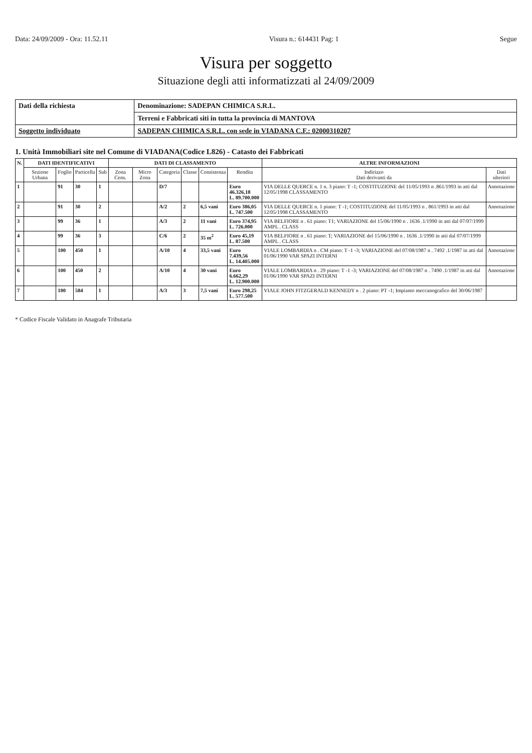Data: 24/09/2009 - Ora: 11.52.11 Visura n.: 614431 Pag: 1 Segue
Visura per soggetto
Situazione degli atti informatizzati al 24/09/2009
| Dati della richiesta | Denominazione: SADEPAN CHIMICA S.R.L. |
| | Terreni e Fabbricati siti in tutta la provincia di MANTOVA |
| Soggetto individuato | SADEPAN CHIMICA S.R.L. con sede in VIADANA C.F.: 02000310207 |
1. Unità Immobiliari site nel Comune di VIADANA(Codice L826) - Catasto dei Fabbricati
| N. | DATI IDENTIFICATIVI | | | | DATI DI CLASSAMENTO | | | | | | ALTRE INFORMAZIONI | |
| --- | --- | --- | --- | --- | --- | --- | --- | --- | --- | --- | --- | --- |
| | Sezione Urbana | Foglio | Particella | Sub | Zona Cens. | Micro Zona | Categoria | Classe | Consistenza | Rendita | Indirizzo Dati derivanti da | Dati ulteriori |
| 1 | | 91 | 30 | 1 | | | D/7 | | | Euro 46.326,18 L. 89.700.000 | VIA DELLE QUERCE n. 1 n. 3 piano: T -1; COSTITUZIONE del 11/05/1993 n .861/1993 in atti dal 12/05/1998 CLASSAMENTO | Annotazione |
| 2 | | 91 | 30 | 2 | | | A/2 | 2 | 6,5 vani | Euro 386,05 L. 747.500 | VIA DELLE QUERCE n. 1 piano: T -1; COSTITUZIONE del 11/05/1993 n . 861/1993 in atti dal 12/05/1998 CLASSAMENTO | Annotazione |
| 3 | | 99 | 36 | 1 | | | A/3 | 2 | 11 vani | Euro 374,95 L. 726.000 | VIA BELFIORE n . 61 piano: T1; VARIAZIONE del 15/06/1990 n . 1636 .1/1990 in atti dal 07/07/1999 AMPL . CLASS | |
| 4 | | 99 | 36 | 3 | | | C/6 | 2 | 35 m<sup>2</sup> | Euro 45,19 L. 87.500 | VIA BELFIORE n . 61 piano: T; VARIAZIONE del 15/06/1990 n . 1636 .1/1990 in atti dal 07/07/1999 AMPL . CLASS | |
| 5 | | 100 | 450 | 1 | | | A/10 | 4 | 33,5 vani | Euro 7.439,56 L. 14.405.000 | VIALE LOMBARDIA n . CM piano: T -1 -3; VARIAZIONE del 07/08/1987 n . 7492 .1/1987 in atti dal 01/06/1990 VAR SPAZI INTERNI | Annotazione |
| 6 | | 100 | 450 | 2 | | | A/10 | 4 | 30 vani | Euro 6.662,29 L. 12.900.000 | VIALE LOMBARDIA n . 29 piano: T -1 -3; VARIAZIONE del 07/08/1987 n . 7490 .1/1987 in atti dal 01/06/1990 VAR SPAZI INTERNI | Annotazione |
| 7 | | 100 | 584 | 1 | | | A/3 | 3 | 7,5 vani | Euro 298,25 L. 577.500 | VIALE JOHN FITZGERALD KENNEDY n . 2 piano: PT -1; Impianto meccanografico del 30/06/1987 | |
* Codice Fiscale Validato in Anagrafe Tributaria